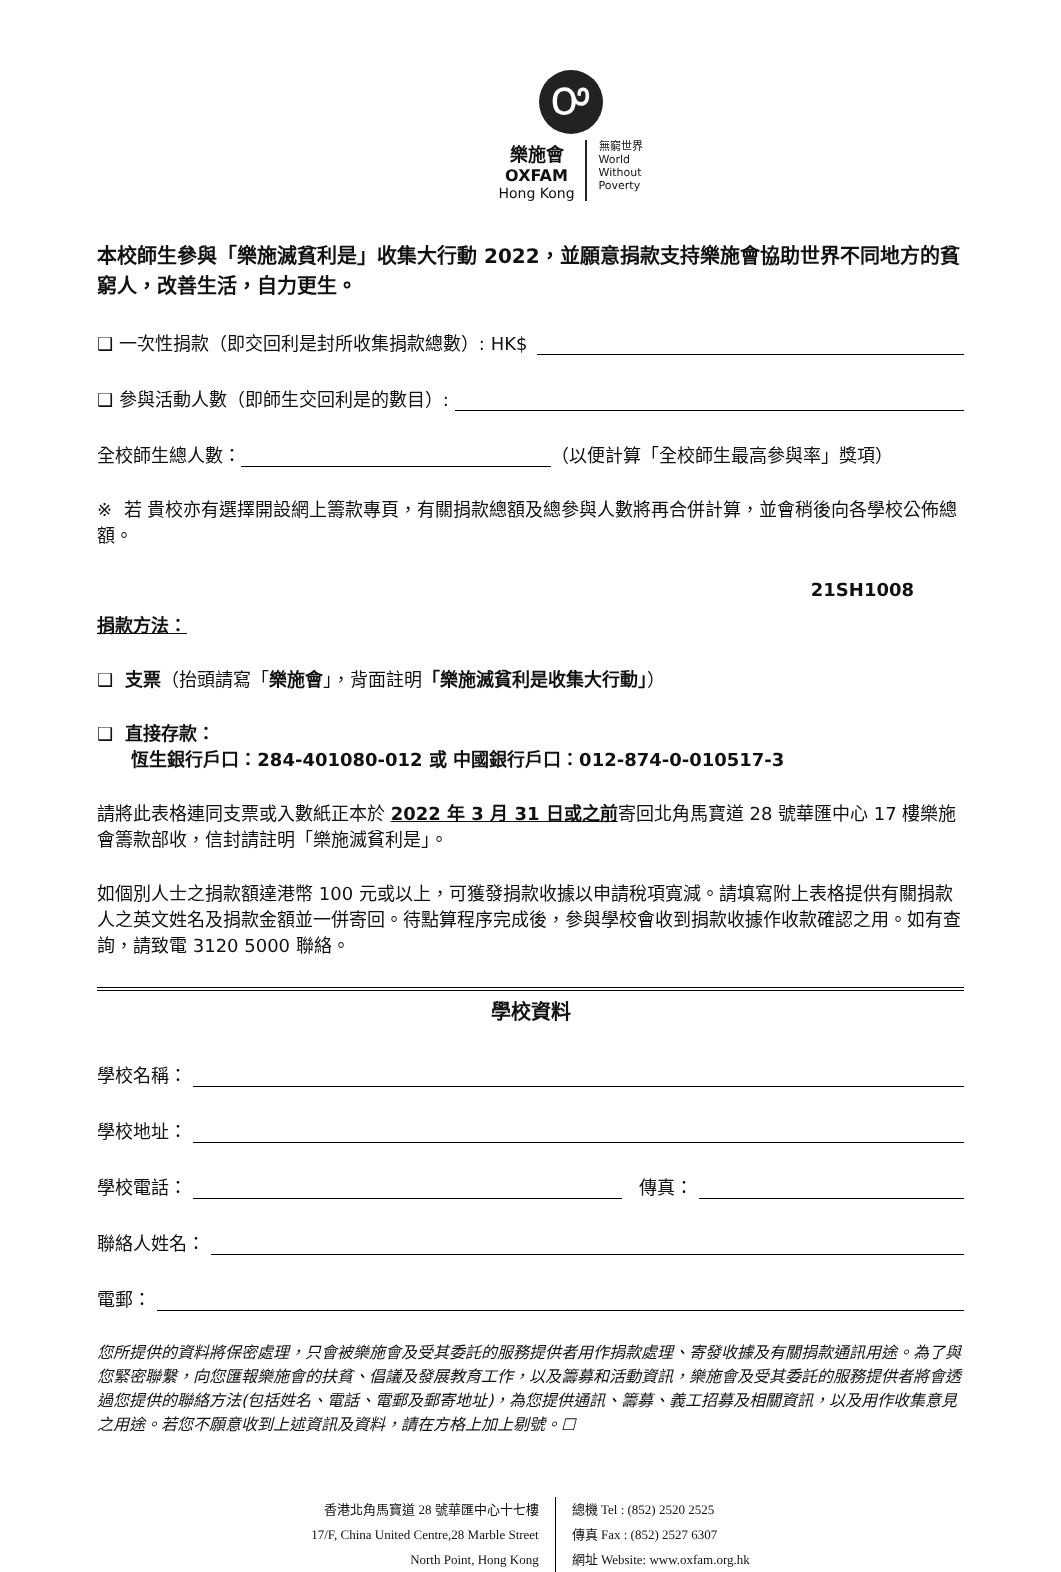Ꭴ
樂施會
OXFAM
Hong Kong
無窮世界
World
Without
Poverty
本校師生參與「樂施滅貧利是」收集大行動 2022，並願意捐款支持樂施會協助世界不同地方的貧窮人，改善生活，自力更生。
❑ 一次性捐款（即交回利是封所收集捐款總數）: HK$
❑ 參與活動人數（即師生交回利是的數目）:
全校師生總人數： （以便計算「全校師生最高參與率」獎項）
※ 若 貴校亦有選擇開設網上籌款專頁，有關捐款總額及總參與人數將再合併計算，並會稍後向各學校公佈總額。
21SH1008
捐款方法：
❑ 支票（抬頭請寫「樂施會」，背面註明「樂施滅貧利是收集大行動」）
❑ 直接存款：
恆生銀行戶口：284-401080-012 或 中國銀行戶口：012-874-0-010517-3
請將此表格連同支票或入數紙正本於 2022 年 3 月 31 日或之前寄回北角馬寶道 28 號華匯中心 17 樓樂施會籌款部收，信封請註明「樂施滅貧利是」。
如個別人士之捐款額達港幣 100 元或以上，可獲發捐款收據以申請稅項寬減。請填寫附上表格提供有關捐款人之英文姓名及捐款金額並一併寄回。待點算程序完成後，參與學校會收到捐款收據作收款確認之用。如有查詢，請致電 3120 5000 聯絡。
學校資料
學校名稱：
學校地址：
學校電話： 傳真：
聯絡人姓名：
電郵：
您所提供的資料將保密處理，只會被樂施會及受其委託的服務提供者用作捐款處理、寄發收據及有關捐款通訊用途。為了與您緊密聯繫，向您匯報樂施會的扶貧、倡議及發展教育工作，以及籌募和活動資訊，樂施會及受其委託的服務提供者將會透過您提供的聯絡方法(包括姓名、電話、電郵及郵寄地址)，為您提供通訊、籌募、義工招募及相關資訊，以及用作收集意見之用途。若您不願意收到上述資訊及資料，請在方格上加上剔號。☐
香港北角馬寶道 28 號華匯中心十七樓
17/F, China United Centre,28 Marble Street
North Point, Hong Kong
總機 Tel : (852) 2520 2525
傳真 Fax : (852) 2527 6307
網址 Website: www.oxfam.org.hk